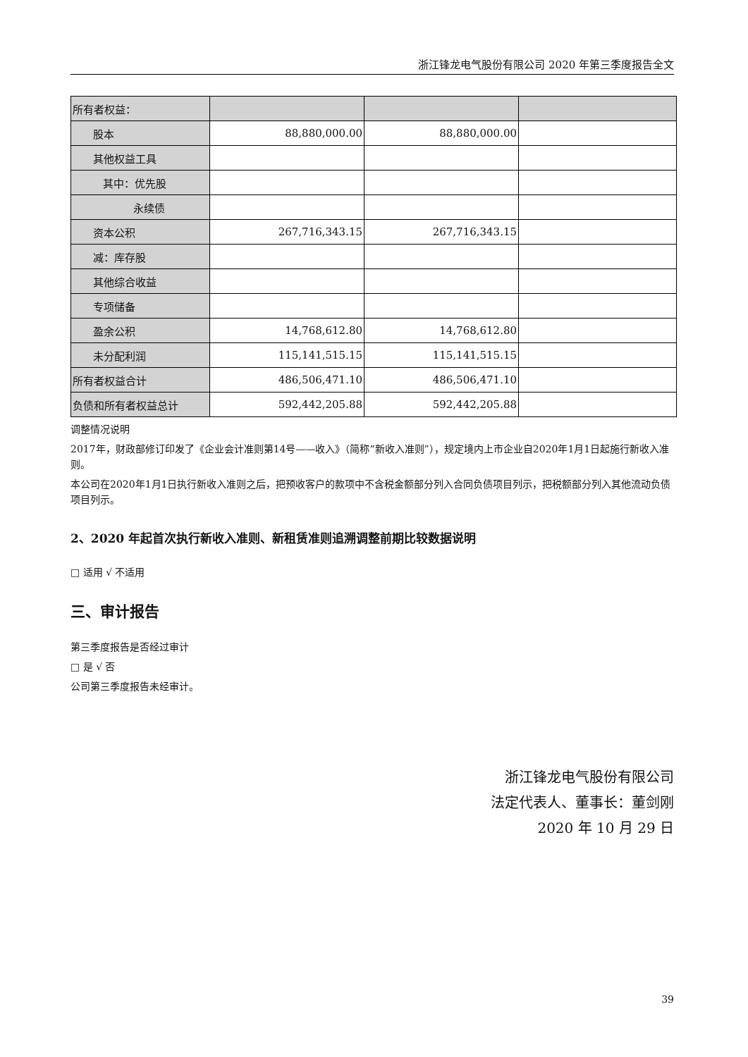浙江锋龙电气股份有限公司 2020 年第三季度报告全文
| 所有者权益： | | | |
| 股本 | 88,880,000.00 | 88,880,000.00 | |
| 其他权益工具 | | | |
| 其中：优先股 | | | |
| 永续债 | | | |
| 资本公积 | 267,716,343.15 | 267,716,343.15 | |
| 减：库存股 | | | |
| 其他综合收益 | | | |
| 专项储备 | | | |
| 盈余公积 | 14,768,612.80 | 14,768,612.80 | |
| 未分配利润 | 115,141,515.15 | 115,141,515.15 | |
| 所有者权益合计 | 486,506,471.10 | 486,506,471.10 | |
| 负债和所有者权益总计 | 592,442,205.88 | 592,442,205.88 | |
调整情况说明
2017年，财政部修订印发了《企业会计准则第14号——收入》（简称“新收入准则”），规定境内上市企业自2020年1月1日起施行新收入准则。
本公司在2020年1月1日执行新收入准则之后，把预收客户的款项中不含税金额部分列入合同负债项目列示，把税额部分列入其他流动负债项目列示。
2、2020 年起首次执行新收入准则、新租赁准则追溯调整前期比较数据说明
□ 适用 √ 不适用
三、审计报告
第三季度报告是否经过审计
□ 是 √ 否
公司第三季度报告未经审计。
浙江锋龙电气股份有限公司
法定代表人、董事长：董剑刚
2020 年 10 月 29 日
39